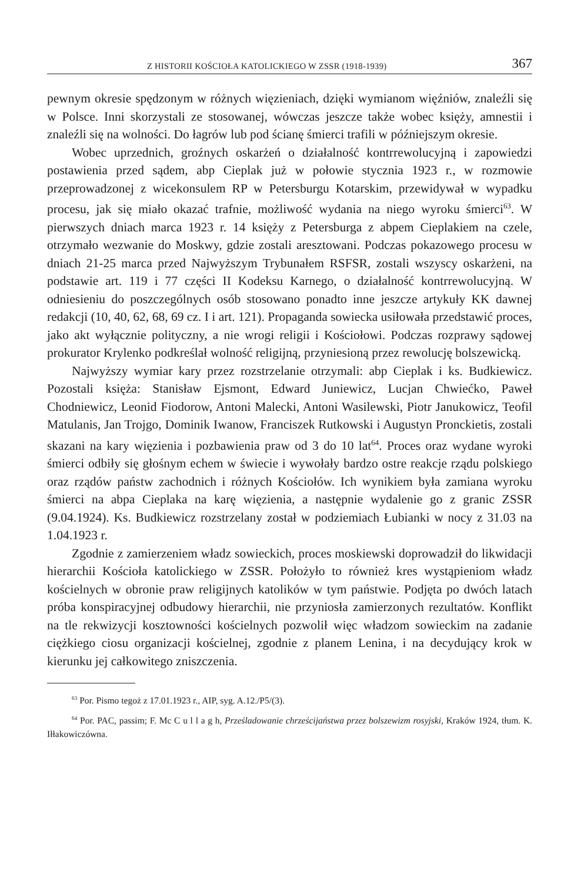Z HISTORII KOŚCIOŁA KATOLICKIEGO W ZSSR (1918-1939) 367
pewnym okresie spędzonym w różnych więzieniach, dzięki wymianom więźniów, znaleźli się w Polsce. Inni skorzystali ze stosowanej, wówczas jeszcze także wobec księży, amnestii i znaleźli się na wolności. Do łagrów lub pod ścianę śmierci trafili w późniejszym okresie.
Wobec uprzednich, groźnych oskarżeń o działalność kontrrewolucyjną i zapowiedzi postawienia przed sądem, abp Cieplak już w połowie stycznia 1923 r., w rozmowie przeprowadzonej z wicekonsulem RP w Petersburgu Kotarskim, przewidywał w wypadku procesu, jak się miało okazać trafnie, możliwość wydania na niego wyroku śmierci<sup>63</sup>. W pierwszych dniach marca 1923 r. 14 księży z Petersburga z abpem Cieplakiem na czele, otrzymało wezwanie do Moskwy, gdzie zostali aresztowani. Podczas pokazowego procesu w dniach 21-25 marca przed Najwyższym Trybunałem RSFSR, zostali wszyscy oskarżeni, na podstawie art. 119 i 77 części II Kodeksu Karnego, o działalność kontrrewolucyjną. W odniesieniu do poszczególnych osób stosowano ponadto inne jeszcze artykuły KK dawnej redakcji (10, 40, 62, 68, 69 cz. I i art. 121). Propaganda sowiecka usiłowała przedstawić proces, jako akt wyłącznie polityczny, a nie wrogi religii i Kościołowi. Podczas rozprawy sądowej prokurator Krylenko podkreślał wolność religijną, przyniesioną przez rewolucję bolszewicką.
Najwyższy wymiar kary przez rozstrzelanie otrzymali: abp Cieplak i ks. Budkiewicz. Pozostali księża: Stanisław Ejsmont, Edward Juniewicz, Lucjan Chwiećko, Paweł Chodniewicz, Leonid Fiodorow, Antoni Malecki, Antoni Wasilewski, Piotr Janukowicz, Teofil Matulanis, Jan Trojgo, Dominik Iwanow, Franciszek Rutkowski i Augustyn Pronckietis, zostali skazani na kary więzienia i pozbawienia praw od 3 do 10 lat<sup>64</sup>. Proces oraz wydane wyroki śmierci odbiły się głośnym echem w świecie i wywołały bardzo ostre reakcje rządu polskiego oraz rządów państw zachodnich i różnych Kościołów. Ich wynikiem była zamiana wyroku śmierci na abpa Cieplaka na karę więzienia, a następnie wydalenie go z granic ZSSR (9.04.1924). Ks. Budkiewicz rozstrzelany został w podziemiach Łubianki w nocy z 31.03 na 1.04.1923 r.
Zgodnie z zamierzeniem władz sowieckich, proces moskiewski doprowadził do likwidacji hierarchii Kościoła katolickiego w ZSSR. Położyło to również kres wystąpieniom władz kościelnych w obronie praw religijnych katolików w tym państwie. Podjęta po dwóch latach próba konspiracyjnej odbudowy hierarchii, nie przyniosła zamierzonych rezultatów. Konflikt na tle rekwizycji kosztowności kościelnych pozwolił więc władzom sowieckim na zadanie ciężkiego ciosu organizacji kościelnej, zgodnie z planem Lenina, i na decydujący krok w kierunku jej całkowitego zniszczenia.
<sup>63</sup> Por. Pismo tegoż z 17.01.1923 r., AIP, syg. A.12./P5/(3).
<sup>64</sup> Por. PAC, passim; F. Mc C u l l a g h, Prześladowanie chrześcijaństwa przez bolszewizm rosyjski, Kraków 1924, tłum. K. Iłłakowiczówna.